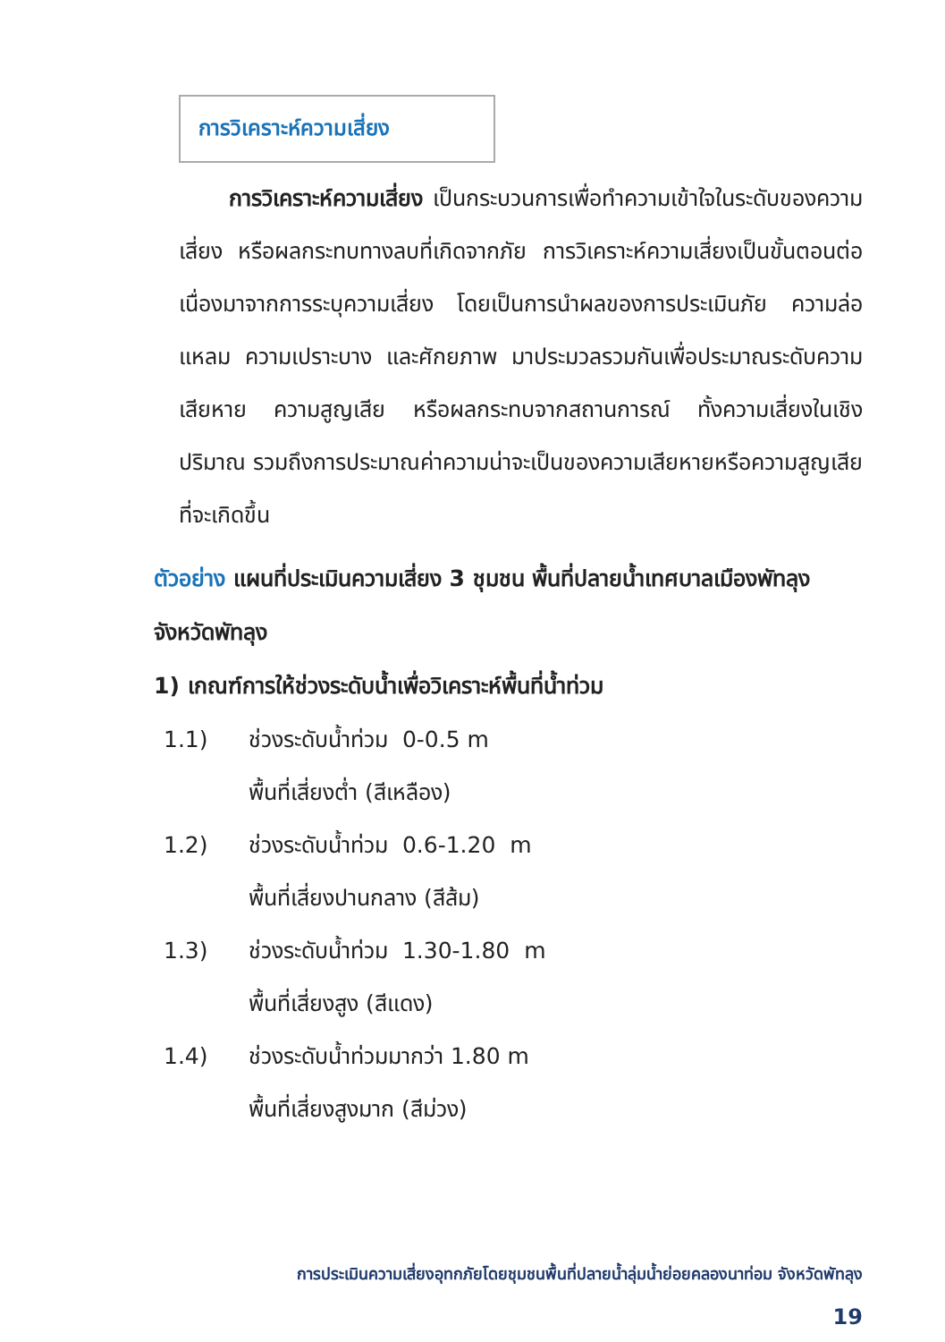การวิเคราะห์ความเสี่ยง
การวิเคราะห์ความเสี่ยง เป็นกระบวนการเพื่อทำความเข้าใจในระดับของความเสี่ยง หรือผลกระทบทางลบที่เกิดจากภัย การวิเคราะห์ความเสี่ยงเป็นขั้นตอนต่อเนื่องมาจากการระบุความเสี่ยง โดยเป็นการนำผลของการประเมินภัย ความล่อแหลม ความเปราะบาง และศักยภาพ มาประมวลรวมกันเพื่อประมาณระดับความเสียหาย ความสูญเสีย หรือผลกระทบจากสถานการณ์ ทั้งความเสี่ยงในเชิงปริมาณ รวมถึงการประมาณค่าความน่าจะเป็นของความเสียหายหรือความสูญเสียที่จะเกิดขึ้น
ตัวอย่าง แผนที่ประเมินความเสี่ยง 3 ชุมชน พื้นที่ปลายน้ำเทศบาลเมืองพัทลุง จังหวัดพัทลุง
1) เกณฑ์การให้ช่วงระดับน้ำเพื่อวิเคราะห์พื้นที่น้ำท่วม
1.1) ช่วงระดับน้ำท่วม 0-0.5 m
พื้นที่เสี่ยงต่ำ (สีเหลือง)
1.2) ช่วงระดับน้ำท่วม 0.6-1.20 m
พื้นที่เสี่ยงปานกลาง (สีส้ม)
1.3) ช่วงระดับน้ำท่วม 1.30-1.80 m
พื้นที่เสี่ยงสูง (สีแดง)
1.4) ช่วงระดับน้ำท่วมมากว่า 1.80 m
พื้นที่เสี่ยงสูงมาก (สีม่วง)
การประเมินความเสี่ยงอุทกภัยโดยชุมชนพื้นที่ปลายน้ำลุ่มน้ำย่อยคลองนาท่อม จังหวัดพัทลุง
19